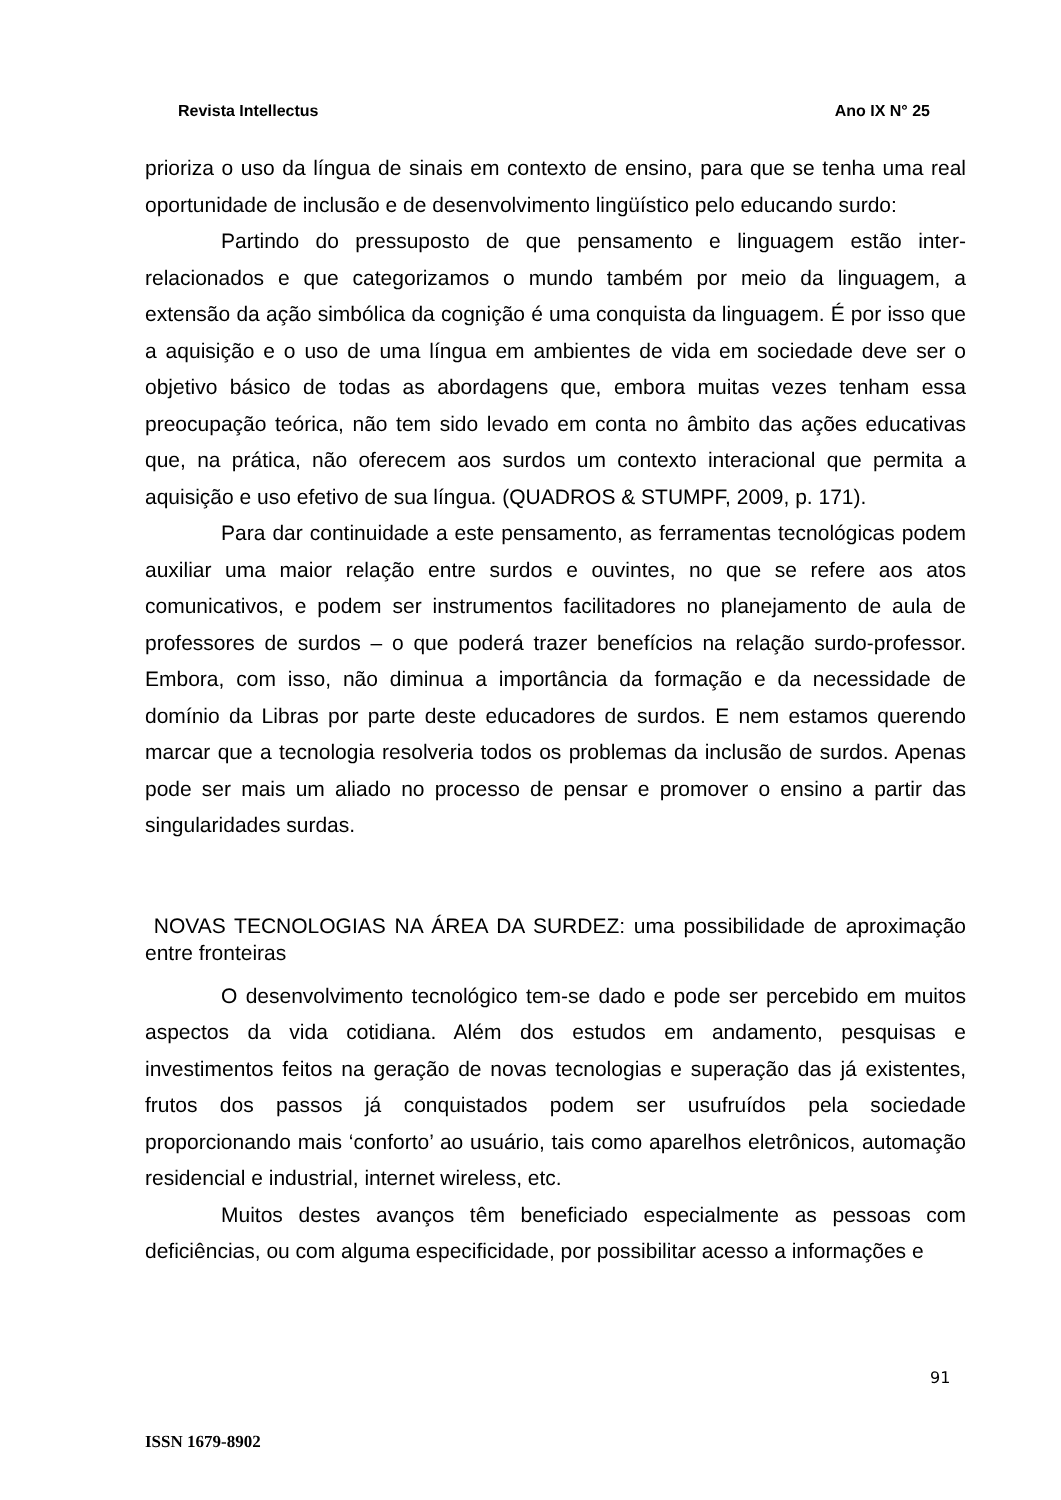Revista Intellectus Ano IX N° 25
prioriza o uso da língua de sinais em contexto de ensino, para que se tenha uma real oportunidade de inclusão e de desenvolvimento lingüístico pelo educando surdo:
Partindo do pressuposto de que pensamento e linguagem estão inter-relacionados e que categorizamos o mundo também por meio da linguagem, a extensão da ação simbólica da cognição é uma conquista da linguagem. É por isso que a aquisição e o uso de uma língua em ambientes de vida em sociedade deve ser o objetivo básico de todas as abordagens que, embora muitas vezes tenham essa preocupação teórica, não tem sido levado em conta no âmbito das ações educativas que, na prática, não oferecem aos surdos um contexto interacional que permita a aquisição e uso efetivo de sua língua. (QUADROS & STUMPF, 2009, p. 171).
Para dar continuidade a este pensamento, as ferramentas tecnológicas podem auxiliar uma maior relação entre surdos e ouvintes, no que se refere aos atos comunicativos, e podem ser instrumentos facilitadores no planejamento de aula de professores de surdos – o que poderá trazer benefícios na relação surdo-professor. Embora, com isso, não diminua a importância da formação e da necessidade de domínio da Libras por parte deste educadores de surdos. E nem estamos querendo marcar que a tecnologia resolveria todos os problemas da inclusão de surdos. Apenas pode ser mais um aliado no processo de pensar e promover o ensino a partir das singularidades surdas.
NOVAS TECNOLOGIAS NA ÁREA DA SURDEZ: uma possibilidade de aproximação entre fronteiras
O desenvolvimento tecnológico tem-se dado e pode ser percebido em muitos aspectos da vida cotidiana. Além dos estudos em andamento, pesquisas e investimentos feitos na geração de novas tecnologias e superação das já existentes, frutos dos passos já conquistados podem ser usufruídos pela sociedade proporcionando mais ‘conforto’ ao usuário, tais como aparelhos eletrônicos, automação residencial e industrial, internet wireless, etc.
Muitos destes avanços têm beneficiado especialmente as pessoas com deficiências, ou com alguma especificidade, por possibilitar acesso a informações e
91
ISSN 1679-8902